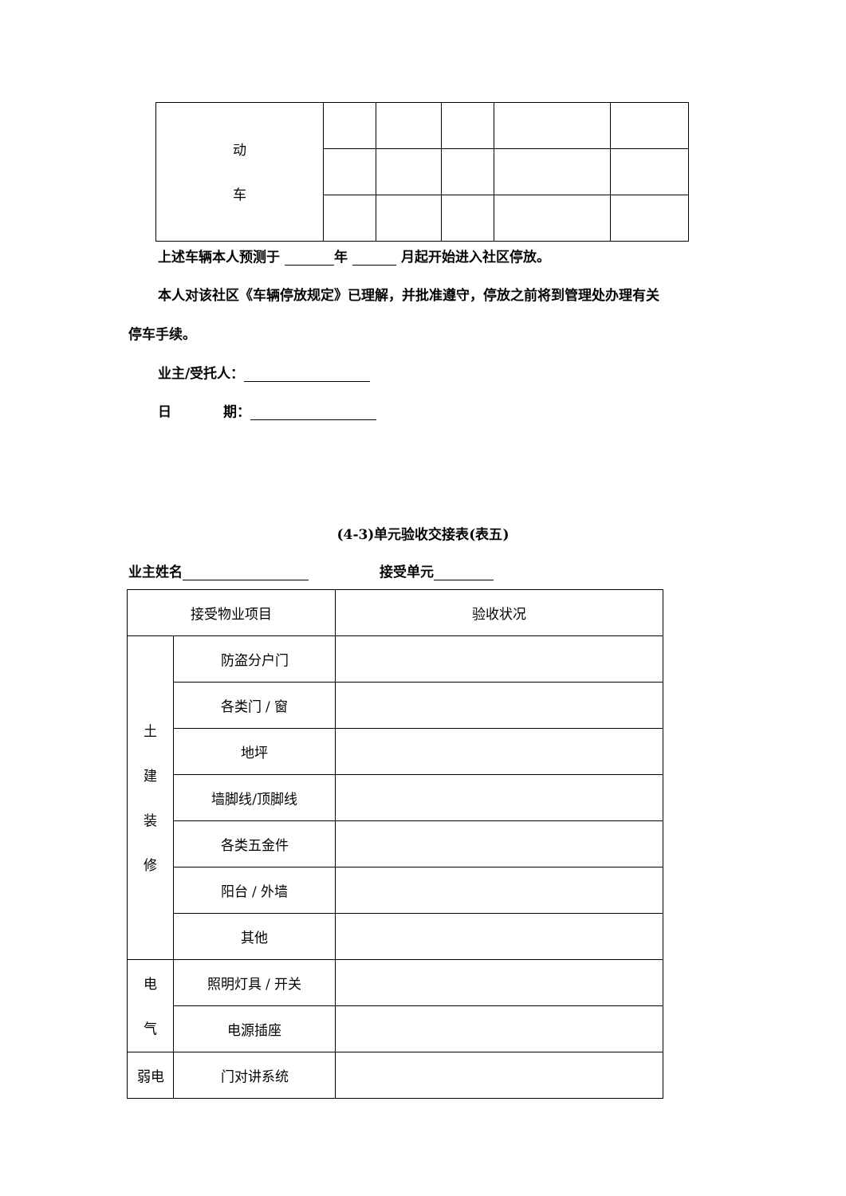| 动 车 | | | | | |
上述车辆本人预测于 年 月起开始进入社区停放。
本人对该社区《车辆停放规定》已理解，并批准遵守，停放之前将到管理处办理有关
停车手续。
业主/受托人：
日 期：
(4-3)单元验收交接表(表五)
业主姓名 接受单元
| 接受物业项目 | | 验收状况 |
| 土 建 装 修 | 防盗分户门 | |
| | 各类门 / 窗 | |
| | 地坪 | |
| | 墙脚线/顶脚线 | |
| | 各类五金件 | |
| | 阳台 / 外墙 | |
| | 其他 | |
| 电 气 | 照明灯具 / 开关 | |
| | 电源插座 | |
| 弱电 | 门对讲系统 | |